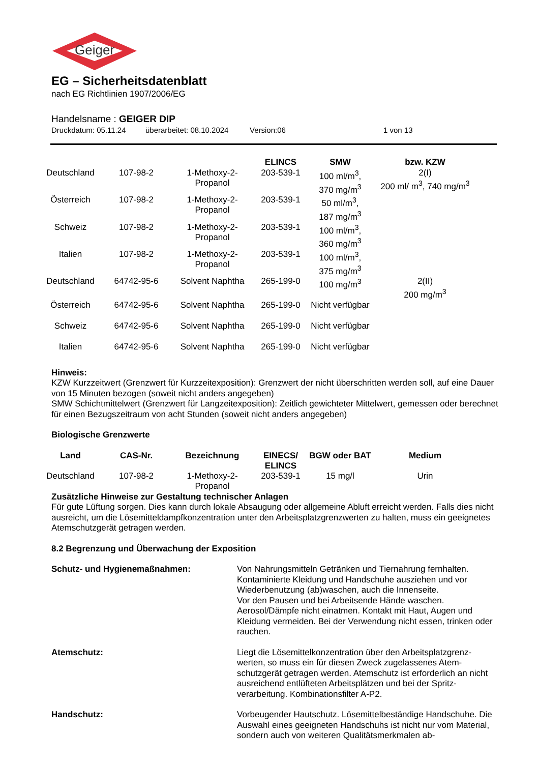Geiger
EG – Sicherheitsdatenblatt
nach EG Richtlinien 1907/2006/EG
Handelsname : GEIGER DIP
Druckdatum: 05.11.24 überarbeitet: 08.10.2024 Version:06 1 von 13
| | | | ELINCS | SMW | bzw. KZW |
| --- | --- | --- | --- | --- | --- |
| Deutschland | 107-98-2 | 1-Methoxy-2-Propanol | 203-539-1 | 100 ml/m<sup>3</sup>, 370 mg/m<sup>3</sup> | 2(I) 200 ml/ m<sup>3</sup>, 740 mg/m<sup>3</sup> |
| Österreich | 107-98-2 | 1-Methoxy-2-Propanol | 203-539-1 | 50 ml/m<sup>3</sup>, 187 mg/m<sup>3</sup> | |
| Schweiz | 107-98-2 | 1-Methoxy-2-Propanol | 203-539-1 | 100 ml/m<sup>3</sup>, 360 mg/m<sup>3</sup> | |
| Italien | 107-98-2 | 1-Methoxy-2-Propanol | 203-539-1 | 100 ml/m<sup>3</sup>, 375 mg/m<sup>3</sup> | |
| Deutschland | 64742-95-6 | Solvent Naphtha | 265-199-0 | 100 mg/m<sup>3</sup> | 2(II) 200 mg/m<sup>3</sup> |
| Österreich | 64742-95-6 | Solvent Naphtha | 265-199-0 | Nicht verfügbar | |
| Schweiz | 64742-95-6 | Solvent Naphtha | 265-199-0 | Nicht verfügbar | |
| Italien | 64742-95-6 | Solvent Naphtha | 265-199-0 | Nicht verfügbar | |
Hinweis:
KZW Kurzzeitwert (Grenzwert für Kurzzeitexposition): Grenzwert der nicht überschritten werden soll, auf eine Dauer von 15 Minuten bezogen (soweit nicht anders angegeben)
SMW Schichtmittelwert (Grenzwert für Langzeitexposition): Zeitlich gewichteter Mittelwert, gemessen oder berechnet für einen Bezugszeitraum von acht Stunden (soweit nicht anders angegeben)
Biologische Grenzwerte
| Land | CAS-Nr. | Bezeichnung | EINECS/ ELINCS | BGW oder BAT | Medium |
| --- | --- | --- | --- | --- | --- |
| Deutschland | 107-98-2 | 1-Methoxy-2-Propanol | 203-539-1 | 15 mg/l | Urin |
Zusätzliche Hinweise zur Gestaltung technischer Anlagen
Für gute Lüftung sorgen. Dies kann durch lokale Absaugung oder allgemeine Abluft erreicht werden. Falls dies nicht ausreicht, um die Lösemitteldampfkonzentration unter den Arbeitsplatzgrenzwerten zu halten, muss ein geeignetes Atemschutzgerät getragen werden.
8.2 Begrenzung und Überwachung der Exposition
Schutz- und Hygienemaßnahmen:
Von Nahrungsmitteln Getränken und Tiernahrung fernhalten. Kontaminierte Kleidung und Handschuhe ausziehen und vor Wiederbenutzung (ab)waschen, auch die Innenseite.
Vor den Pausen und bei Arbeitsende Hände waschen.
Aerosol/Dämpfe nicht einatmen. Kontakt mit Haut, Augen und Kleidung vermeiden. Bei der Verwendung nicht essen, trinken oder rauchen.
Atemschutz:
Liegt die Lösemittelkonzentration über den Arbeitsplatzgrenz-werten, so muss ein für diesen Zweck zugelassenes Atem-schutzgerät getragen werden. Atemschutz ist erforderlich an nicht ausreichend entlüfteten Arbeitsplätzen und bei der Spritz-verarbeitung. Kombinationsfilter A-P2.
Handschutz:
Vorbeugender Hautschutz. Lösemittelbeständige Handschuhe. Die Auswahl eines geeigneten Handschuhs ist nicht nur vom Material, sondern auch von weiteren Qualitätsmerkmalen ab-